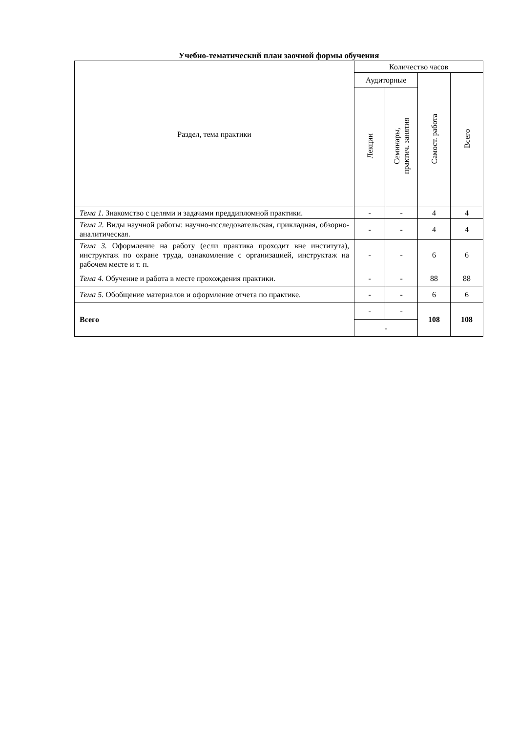Учебно-тематический план заочной формы обучения
| Раздел, тема практики | Количество часов | | | |
| --- | --- | --- | --- | --- |
| | Аудиторные | | Самост. работа | Всего |
| | Лекции | Семинары, практич. занятия | | |
| Тема 1. Знакомство с целями и задачами преддипломной практики. | - | - | 4 | 4 |
| Тема 2. Виды научной работы: научно-исследовательская, прикладная, обзорно-аналитическая. | - | - | 4 | 4 |
| Тема 3. Оформление на работу (если практика проходит вне института), инструктаж по охране труда, ознакомление с организацией, инструктаж на рабочем месте и т. п. | - | - | 6 | 6 |
| Тема 4. Обучение и работа в месте прохождения практики. | - | - | 88 | 88 |
| Тема 5. Обобщение материалов и оформление отчета по практике. | - | - | 6 | 6 |
| Всего | - | - | 108 | 108 |
| | - | | | |